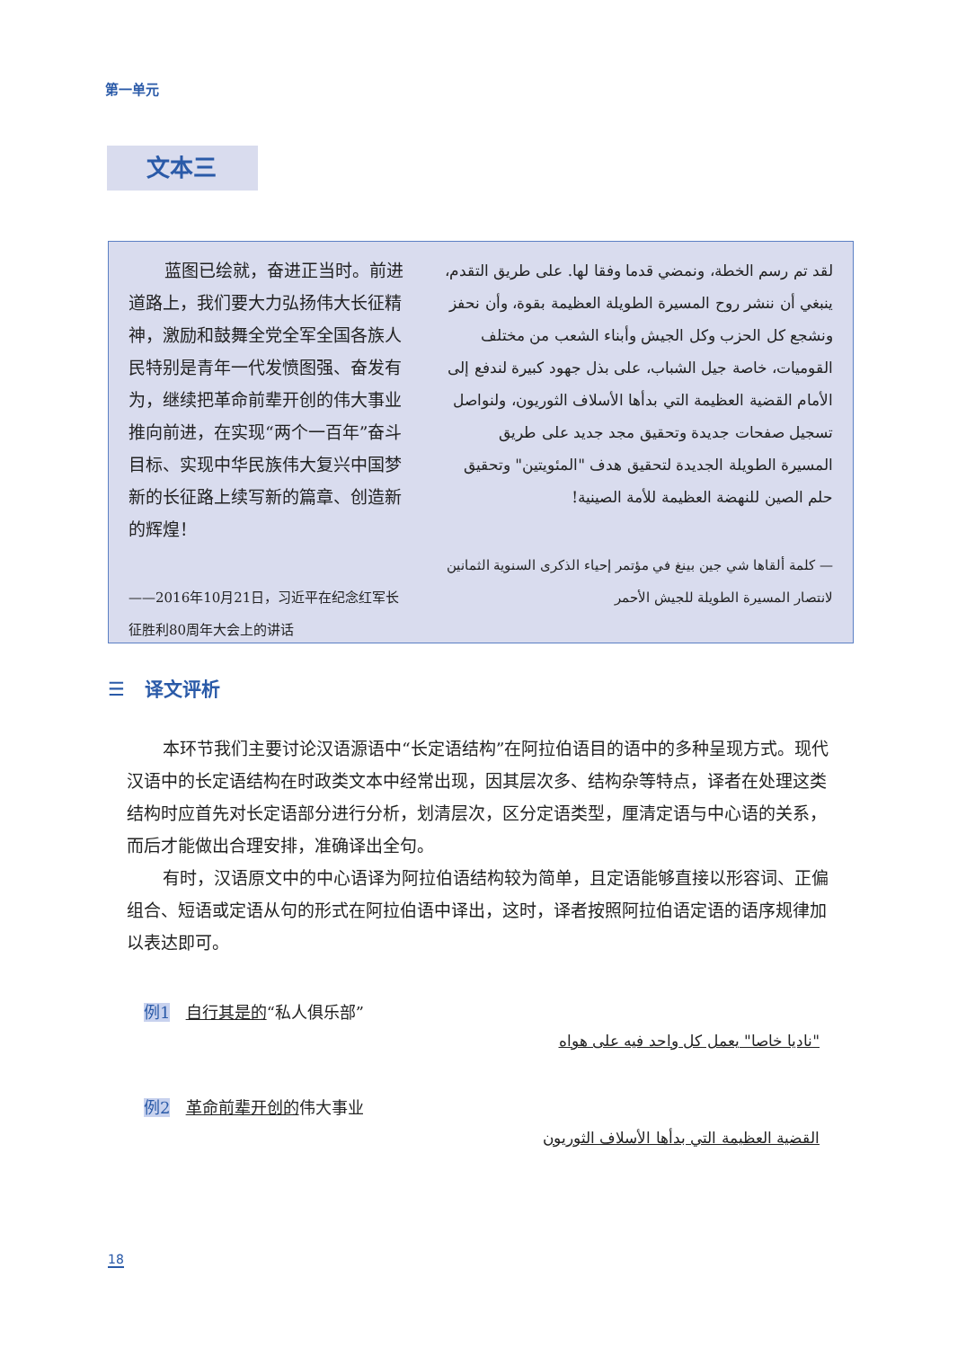第一单元
文本三
蓝图已绘就，奋进正当时。前进道路上，我们要大力弘扬伟大长征精神，激励和鼓舞全党全军全国各族人民特别是青年一代发愤图强、奋发有为，继续把革命前辈开创的伟大事业推向前进，在实现“两个一百年”奋斗目标、实现中华民族伟大复兴中国梦新的长征路上续写新的篇章、创造新的辉煌！
——2016年10月21日，习近平在纪念红军长征胜利80周年大会上的讲话
لقد تم رسم الخطة، ونمضي قدما وفقا لها. على طريق التقدم، ينبغي أن ننشر روح المسيرة الطويلة العظيمة بقوة، وأن نحفز ونشجع كل الحزب وكل الجيش وأبناء الشعب من مختلف القوميات، خاصة جيل الشباب، على بذل جهود كبيرة لندفع إلى الأمام القضية العظيمة التي بدأها الأسلاف الثوريون، ولنواصل تسجيل صفحات جديدة وتحقيق مجد جديد على طريق المسيرة الطويلة الجديدة لتحقيق هدف "المئويتين" وتحقيق حلم الصين للنهضة العظيمة للأمة الصينية!
— كلمة ألقاها شي جين بينغ في مؤتمر إحياء الذكرى السنوية الثمانين لانتصار المسيرة الطويلة للجيش الأحمر
☰ 译文评析
本环节我们主要讨论汉语源语中“长定语结构”在阿拉伯语目的语中的多种呈现方式。现代汉语中的长定语结构在时政类文本中经常出现，因其层次多、结构杂等特点，译者在处理这类结构时应首先对长定语部分进行分析，划清层次，区分定语类型，厘清定语与中心语的关系，而后才能做出合理安排，准确译出全句。
有时，汉语原文中的中心语译为阿拉伯语结构较为简单，且定语能够直接以形容词、正偏组合、短语或定语从句的形式在阿拉伯语中译出，这时，译者按照阿拉伯语定语的语序规律加以表达即可。
例1 自行其是的“私人俱乐部”
"ناديا خاصا" يعمل كل واحد فيه على هواه
例2 革命前辈开创的伟大事业
القضية العظيمة التي بدأها الأسلاف الثوريون
18